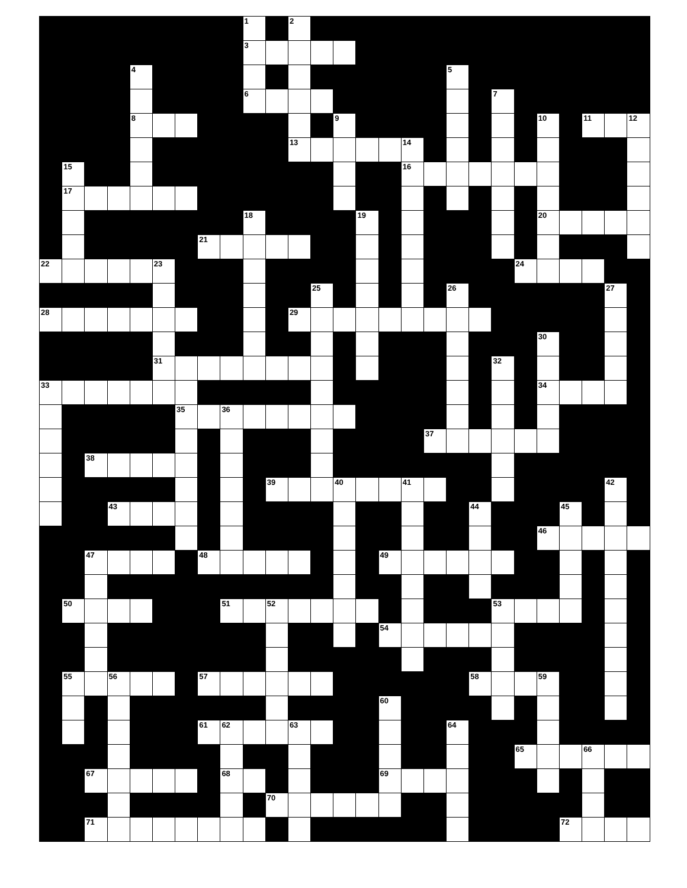| | | | | | | | | | 1 | | 2 | | | | | | | | | | | | | | | |
| | | | | | | | | | 3 | | | | | | | | | | | | | | | | | |
| | | | | 4 | | | | | | | | | | | | | | 5 | | | | | | | | |
| | | | | | | | | | 6 | | | | | | | | | | | 7 | | | | | | |
| | | | | 8 | | | | | | | | | 9 | | | | | | | | | 10 | | 11 | | 12 |
| | | | | | | | | | | | 13 | | | | | 14 | | | | | | | | | | |
| | 15 | | | | | | | | | | | | | | | 16 | | | | | | | | | | |
| | 17 | | | | | | | | | | | | | | | | | | | | | | | | | |
| | | | | | | | | | 18 | | | | | 19 | | | | | | | | 20 | | | | |
| | | | | | | | 21 | | | | | | | | | | | | | | | | | | | |
| 22 | | | | | 23 | | | | | | | | | | | | | | | | 24 | | | | | |
| | | | | | | | | | | | | 25 | | | | | | 26 | | | | | | | 27 | |
| 28 | | | | | | | | | | | 29 | | | | | | | | | | | | | | | |
| | | | | | | | | | | | | | | | | | | | | | | 30 | | | | |
| | | | | | 31 | | | | | | | | | | | | | | | 32 | | | | | | |
| 33 | | | | | | | | | | | | | | | | | | | | | | 34 | | | | |
| | | | | | | 35 | | 36 | | | | | | | | | | | | | | | | | | |
| | | | | | | | | | | | | | | | | | 37 | | | | | | | | | |
| | | 38 | | | | | | | | | | | | | | | | | | | | | | | | |
| | | | | | | | | | | 39 | | | 40 | | | 41 | | | | | | | | | 42 | |
| | | | 43 | | | | | | | | | | | | | | | | 44 | | | | 45 | | | |
| | | | | | | | | | | | | | | | | | | | | | | 46 | | | | |
| | | 47 | | | | | 48 | | | | | | | | 49 | | | | | | | | | | | |
| | 50 | | | | | | | 51 | | 52 | | | | | | | | | | 53 | | | | | | |
| | | | | | | | | | | | | | | | 54 | | | | | | | | | | | |
| | 55 | | 56 | | | | 57 | | | | | | | | | | | | 58 | | | 59 | | | | |
| | | | | | | | | | | | | | | | 60 | | | | | | | | | | | |
| | | | | | | | 61 | 62 | | | 63 | | | | | | | 64 | | | | | | | | |
| | | | | | | | | | | | | | | | | | | | | | 65 | | | 66 | | |
| | | 67 | | | | | | 68 | | | | | | | 69 | | | | | | | | | | | |
| | | | | | | | | | | 70 | | | | | | | | | | | | | | | | |
| | | 71 | | | | | | | | | | | | | | | | | | | | | 72 | | | |